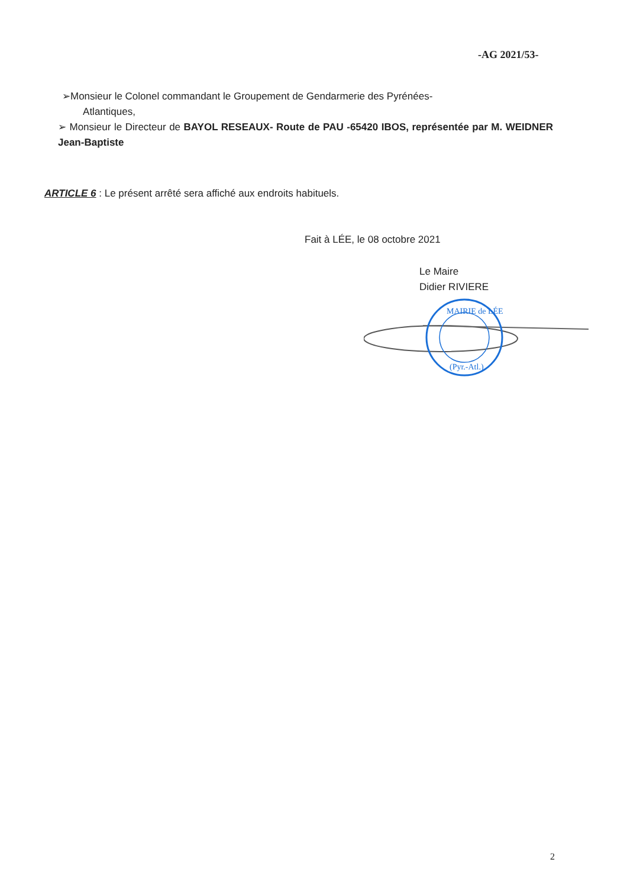-AG 2021/53-
➢Monsieur le Colonel commandant le Groupement de Gendarmerie des Pyrénées-
Atlantiques,
➢ Monsieur le Directeur de BAYOL RESEAUX- Route de PAU -65420 IBOS, représentée par M. WEIDNER Jean-Baptiste
ARTICLE 6 : Le présent arrêté sera affiché aux endroits habituels.
Fait à LÉE, le 08 octobre 2021
Le Maire
Didier RIVIERE
MAIRIE de LÉE
(Pyr.-Atl.)
2